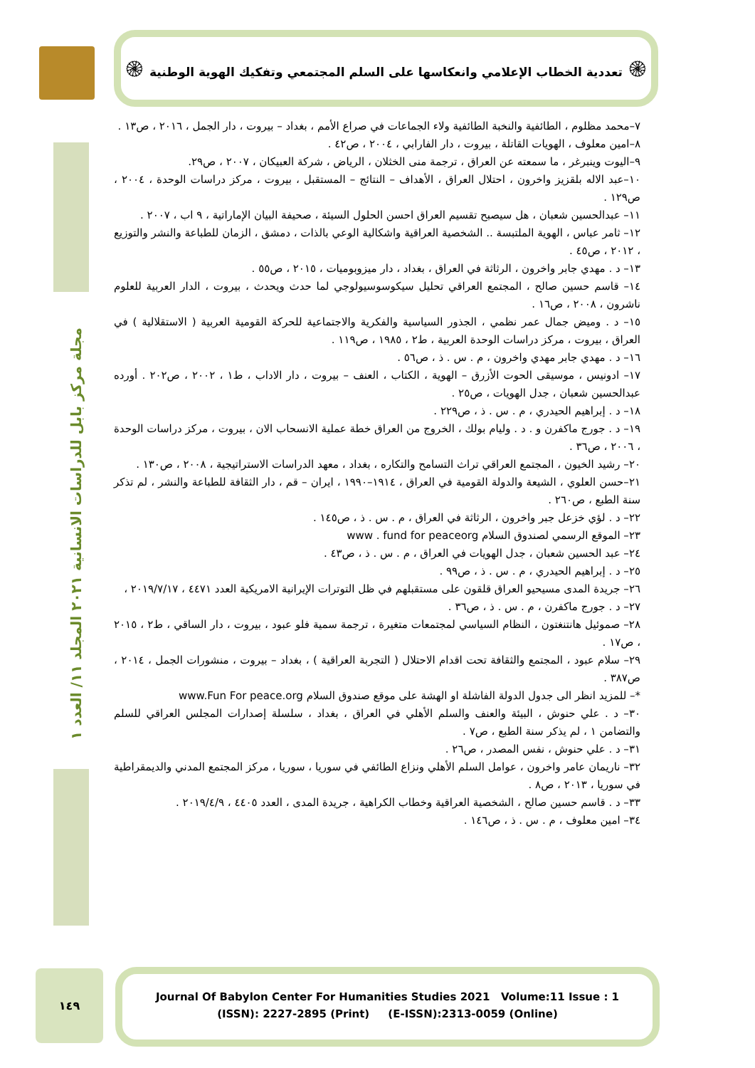۞ تعددية الخطاب الإعلامي وانعكاسها على السلم المجتمعي وتفكيك الهوية الوطنية ۞
مجلة مركز بابل للدراسات الانسانية ٢٠٢١ المجلد ١١/ العدد ١
٧–محمد مظلوم ، الطائفية والنخبة الطائفية ولاء الجماعات في صراع الأمم ، بغداد – بيروت ، دار الجمل ، ٢٠١٦ ، ص١٣ .
٨–امين معلوف ، الهويات القاتلة ، بيروت ، دار الفارابي ، ٢٠٠٤ ، ص٤٢ .
٩–اليوت وينبرغر ، ما سمعته عن العراق ، ترجمة منى الخثلان ، الرياض ، شركة العبيكان ، ٢٠٠٧ ، ص٢٩.
١٠–عبد الاله بلقزيز واخرون ، احتلال العراق ، الأهداف – النتائج – المستقبل ، بيروت ، مركز دراسات الوحدة ، ٢٠٠٤ ، ص١٢٩ .
١١– عبدالحسين شعبان ، هل سيصبح تقسيم العراق احسن الحلول السيئة ، صحيفة البيان الإماراتية ، ٩ اب ، ٢٠٠٧ .
١٢– ثامر عباس ، الهوية الملتبسة .. الشخصية العراقية واشكالية الوعي بالذات ، دمشق ، الزمان للطباعة والنشر والتوزيع ، ٢٠١٢ ، ص٤٥ .
١٣– د . مهدي جابر واخرون ، الرثاثة في العراق ، بغداد ، دار ميزوبوميات ، ٢٠١٥ ، ص٥٥ .
١٤– قاسم حسين صالح ، المجتمع العراقي تحليل سيكوسوسيولوجي لما حدث ويحدث ، بيروت ، الدار العربية للعلوم ناشرون ، ٢٠٠٨ ، ص١٦ .
١٥– د . وميض جمال عمر نظمي ، الجذور السياسية والفكرية والاجتماعية للحركة القومية العربية ( الاستقلالية ) في العراق ، بيروت ، مركز دراسات الوحدة العربية ، ط٢ ، ١٩٨٥ ، ص١١٩ .
١٦– د . مهدي جابر مهدي واخرون ، م . س . ذ ، ص٥٦ .
١٧– ادونيس ، موسيقى الحوت الأزرق – الهوية ، الكتاب ، العنف – بيروت ، دار الاداب ، ط١ ، ٢٠٠٢ ، ص٢٠٢ . أورده عبدالحسين شعبان ، جدل الهويات ، ص٢٥ .
١٨– د . إبراهيم الحيدري ، م . س . ذ ، ص٢٢٩ .
١٩– د . جورج ماكفرن و . د . وليام بولك ، الخروج من العراق خطة عملية الانسحاب الان ، بيروت ، مركز دراسات الوحدة ، ٢٠٠٦ ، ص٣٦ .
٢٠– رشيد الخيون ، المجتمع العراقي تراث التسامح والتكاره ، بغداد ، معهد الدراسات الاستراتيجية ، ٢٠٠٨ ، ص١٣٠ .
٢١–حسن العلوي ، الشيعة والدولة القومية في العراق ، ١٩١٤–١٩٩٠ ، ايران – قم ، دار الثقافة للطباعة والنشر ، لم تذكر سنة الطبع ، ص٢٦٠ .
٢٢– د . لؤي خزعل جبر واخرون ، الرثاثة في العراق ، م . س . ذ ، ص١٤٥ .
٢٣– الموقع الرسمي لصندوق السلام www . fund for peaceorg
٢٤– عبد الحسين شعبان ، جدل الهويات في العراق ، م . س . ذ ، ص٤٣ .
٢٥– د . إبراهيم الحيدري ، م . س . ذ ، ص٩٩ .
٢٦– جريدة المدى مسيحيو العراق قلقون على مستقبلهم في ظل التوترات الإيرانية الامريكية العدد ٤٤٧١ ، ٢٠١٩/٧/١٧ ،
٢٧– د . جورج ماكفرن ، م . س . ذ ، ص٣٦ .
٢٨– صموئيل هانتنغتون ، النظام السياسي لمجتمعات متغيرة ، ترجمة سمية فلو عبود ، بيروت ، دار الساقي ، ط٢ ، ٢٠١٥ ، ص١٧ .
٢٩– سلام عبود ، المجتمع والثقافة تحت اقدام الاحتلال ( التجربة العراقية ) ، بغداد – بيروت ، منشورات الجمل ، ٢٠١٤ ، ص٣٨٧ .
*– للمزيد انظر الى جدول الدولة الفاشلة او الهشة على موقع صندوق السلام www.Fun For peace.org
٣٠– د . علي حنوش ، البيئة والعنف والسلم الأهلي في العراق ، بغداد ، سلسلة إصدارات المجلس العراقي للسلم والتضامن ١ ، لم يذكر سنة الطبع ، ص٧ .
٣١– د . علي حنوش ، نفس المصدر ، ص٢٦ .
٣٢– ناريمان عامر واخرون ، عوامل السلم الأهلي ونزاع الطائفي في سوريا ، سوريا ، مركز المجتمع المدني والديمقراطية في سوريا ، ٢٠١٣ ، ص٨ .
٣٣– د . قاسم حسين صالح ، الشخصية العراقية وخطاب الكراهية ، جريدة المدى ، العدد ٤٤٠٥ ، ٢٠١٩/٤/٩ .
٣٤– امين معلوف ، م . س . ذ ، ص١٤٦ .
١٤٩
Journal Of Babylon Center For Humanities Studies 2021 Volume:11 Issue : 1
(ISSN): 2227-2895 (Print) (E-ISSN):2313-0059 (Online)